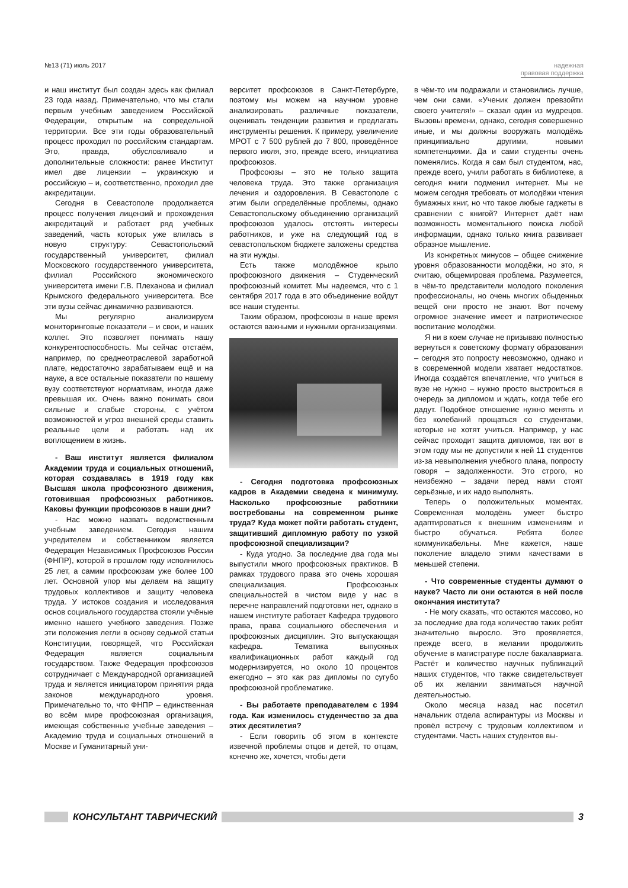№13 (71) июль 2017 надежная
правовая поддержка
и наш институт был создан здесь как филиал 23 года назад. Примечательно, что мы стали первым учебным заведением Российской Федерации, открытым на сопредельной территории. Все эти годы образовательный процесс проходил по российским стандартам. Это, правда, обусловливало и дополнительные сложности: ранее Институт имел две лицензии – украинскую и российскую – и, соответственно, проходил две аккредитации.
Сегодня в Севастополе продолжается процесс получения лицензий и прохождения аккредитаций и работает ряд учебных заведений, часть которых уже влилась в новую структуру: Севастопольский государственный университет, филиал Московского государственного университета, филиал Российского экономического университета имени Г.В. Плеханова и филиал Крымского федерального университета. Все эти вузы сейчас динамично развиваются.
Мы регулярно анализируем мониторинговые показатели – и свои, и наших коллег. Это позволяет понимать нашу конкурентоспособность. Мы сейчас отстаём, например, по среднеотраслевой заработной плате, недостаточно зарабатываем ещё и на науке, а все остальные показатели по нашему вузу соответствуют нормативам, иногда даже превышая их. Очень важно понимать свои сильные и слабые стороны, с учётом возможностей и угроз внешней среды ставить реальные цели и работать над их воплощением в жизнь.
- Ваш институт является филиалом Академии труда и социальных отношений, которая создавалась в 1919 году как Высшая школа профсоюзного движения, готовившая профсоюзных работников. Каковы функции профсоюзов в наши дни?
- Нас можно назвать ведомственным учебным заведением. Сегодня нашим учредителем и собственником является Федерация Независимых Профсоюзов России (ФНПР), которой в прошлом году исполнилось 25 лет, а самим профсоюзам уже более 100 лет. Основной упор мы делаем на защиту трудовых коллективов и защиту человека труда. У истоков создания и исследования основ социального государства стояли учёные именно нашего учебного заведения. Позже эти положения легли в основу седьмой статьи Конституции, говорящей, что Российская Федерация является социальным государством. Также Федерация профсоюзов сотрудничает с Международной организацией труда и является инициатором принятия ряда законов международного уровня. Примечательно то, что ФНПР – единственная во всём мире профсоюзная организация, имеющая собственные учебные заведения – Академию труда и социальных отношений в Москве и Гуманитарный уни-
верситет профсоюзов в Санкт-Петербурге, поэтому мы можем на научном уровне анализировать различные показатели, оценивать тенденции развития и предлагать инструменты решения. К примеру, увеличение МРОТ с 7 500 рублей до 7 800, проведённое первого июля, это, прежде всего, инициатива профсоюзов.
Профсоюзы – это не только защита человека труда. Это также организация лечения и оздоровления. В Севастополе с этим были определённые проблемы, однако Севастопольскому объединению организаций профсоюзов удалось отстоять интересы работников, и уже на следующий год в севастопольском бюджете заложены средства на эти нужды.
Есть также молодёжное крыло профсоюзного движения – Студенческий профсоюзный комитет. Мы надеемся, что с 1 сентября 2017 года в это объединение войдут все наши студенты.
Таким образом, профсоюзы в наше время остаются важными и нужными организациями.
- Сегодня подготовка профсоюзных кадров в Академии сведена к минимуму. Насколько профсоюзные работники востребованы на современном рынке труда? Куда может пойти работать студент, защитивший дипломную работу по узкой профсоюзной специализации?
- Куда угодно. За последние два года мы выпустили много профсоюзных практиков. В рамках трудового права это очень хорошая специализация. Профсоюзных специальностей в чистом виде у нас в перечне направлений подготовки нет, однако в нашем институте работает Кафедра трудового права, права социального обеспечения и профсоюзных дисциплин. Это выпускающая кафедра. Тематика выпускных квалификационных работ каждый год модернизируется, но около 10 процентов ежегодно – это как раз дипломы по сугубо профсоюзной проблематике.
- Вы работаете преподавателем с 1994 года. Как изменилось студенчество за два этих десятилетия?
- Если говорить об этом в контексте извечной проблемы отцов и детей, то отцам, конечно же, хочется, чтобы дети
в чём-то им подражали и становились лучше, чем они сами. «Ученик должен превзойти своего учителя!» – сказал один из мудрецов. Вызовы времени, однако, сегодня совершенно иные, и мы должны вооружать молодёжь принципиально другими, новыми компетенциями. Да и сами студенты очень поменялись. Когда я сам был студентом, нас, прежде всего, учили работать в библиотеке, а сегодня книги подменил интернет. Мы не можем сегодня требовать от молодёжи чтения бумажных книг, но что такое любые гаджеты в сравнении с книгой? Интернет даёт нам возможность моментального поиска любой информации, однако только книга развивает образное мышление.
Из конкретных минусов – общее снижение уровня образованности молодёжи, но это, я считаю, общемировая проблема. Разумеется, в чём-то представители молодого поколения профессионалы, но очень многих обыденных вещей они просто не знают. Вот почему огромное значение имеет и патриотическое воспитание молодёжи.
Я ни в коем случае не призываю полностью вернуться к советскому формату образования – сегодня это попросту невозможно, однако и в современной модели хватает недостатков. Иногда создаётся впечатление, что учиться в вузе не нужно – нужно просто выстроиться в очередь за дипломом и ждать, когда тебе его дадут. Подобное отношение нужно менять и без колебаний прощаться со студентами, которые не хотят учиться. Например, у нас сейчас проходит защита дипломов, так вот в этом году мы не допустили к ней 11 студентов из-за невыполнения учебного плана, попросту говоря – задолженности. Это строго, но неизбежно – задачи перед нами стоят серьёзные, и их надо выполнять.
Теперь о положительных моментах. Современная молодёжь умеет быстро адаптироваться к внешним изменениям и быстро обучаться. Ребята более коммуникабельны. Мне кажется, наше поколение владело этими качествами в меньшей степени.
- Что современные студенты думают о науке? Часто ли они остаются в ней после окончания института?
- Не могу сказать, что остаются массово, но за последние два года количество таких ребят значительно выросло. Это проявляется, прежде всего, в желании продолжить обучение в магистратуре после бакалавриата. Растёт и количество научных публикаций наших студентов, что также свидетельствует об их желании заниматься научной деятельностью.
Около месяца назад нас посетил начальник отдела аспирантуры из Москвы и провёл встречу с трудовым коллективом и студентами. Часть наших студентов вы-
КОНСУЛЬТАНТ ТАВРИЧЕСКИЙ 3